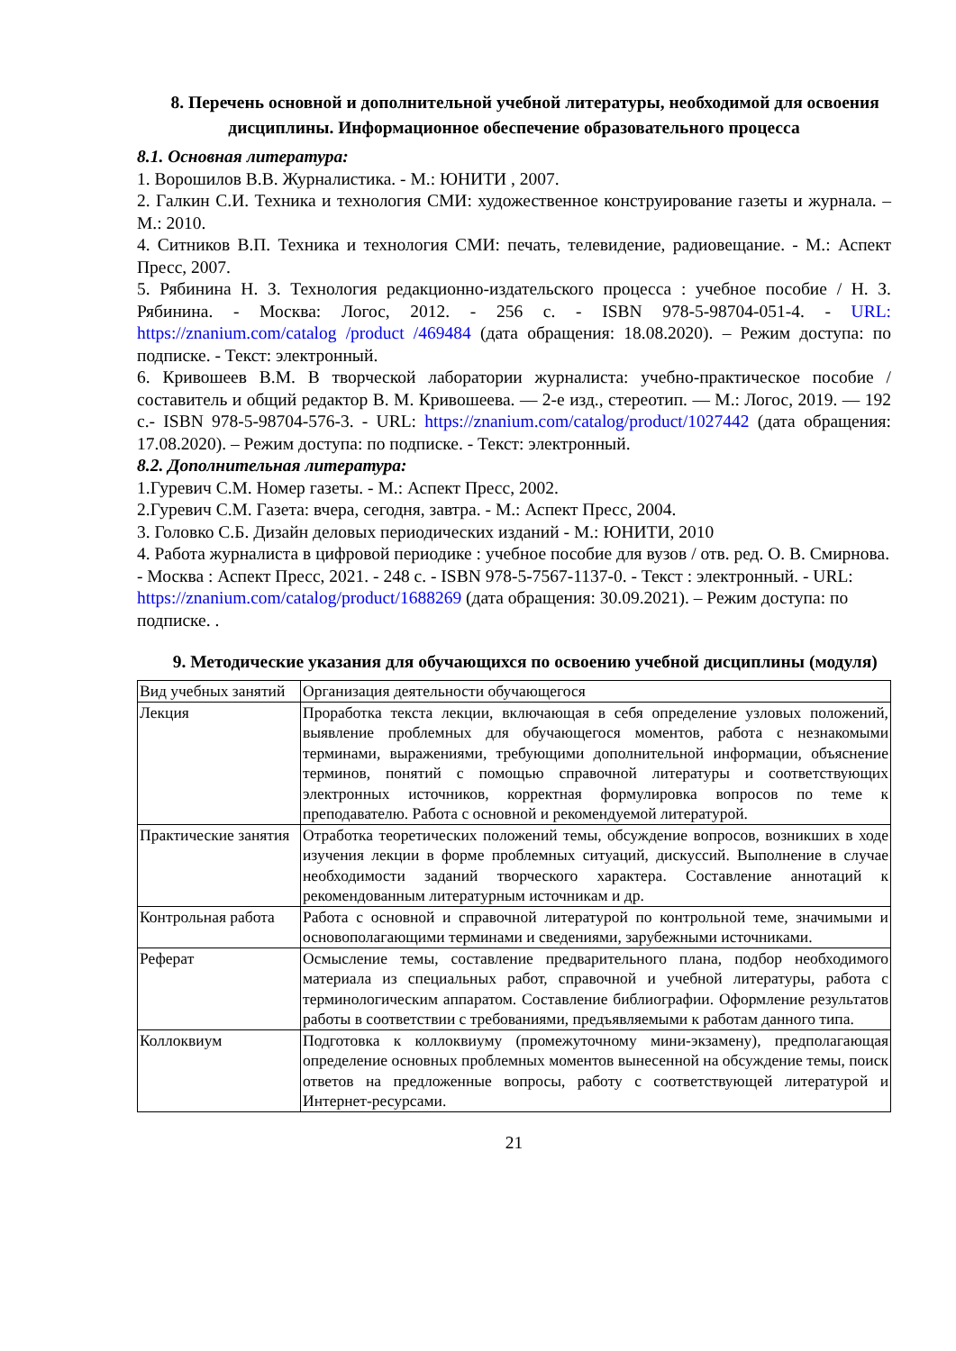8. Перечень основной и дополнительной учебной литературы, необходимой для освоения дисциплины. Информационное обеспечение образовательного процесса
8.1. Основная литература:
1. Ворошилов В.В. Журналистика. - М.: ЮНИТИ , 2007.
2. Галкин С.И. Техника и технология СМИ: художественное конструирование газеты и журнала. – М.: 2010.
4. Ситников В.П. Техника и технология СМИ: печать, телевидение, радиовещание. - М.: Аспект Пресс, 2007.
5. Рябинина Н. З. Технология редакционно-издательского процесса : учебное пособие / Н. З. Рябинина. - Москва: Логос, 2012. - 256 с. - ISBN 978-5-98704-051-4. - URL: https://znanium.com/catalog /product /469484 (дата обращения: 18.08.2020). – Режим доступа: по подписке. - Текст: электронный.
6. Кривошеев В.М. В творческой лаборатории журналиста: учебно-практическое пособие / составитель и общий редактор В. М. Кривошеева. — 2-е изд., стереотип. — М.: Логос, 2019. — 192 с.- ISBN 978-5-98704-576-3. - URL: https://znanium.com/catalog/product/1027442 (дата обращения: 17.08.2020). – Режим доступа: по подписке. - Текст: электронный.
8.2. Дополнительная литература:
1.Гуревич С.М. Номер газеты. - М.: Аспект Пресс, 2002.
2.Гуревич С.М. Газета: вчера, сегодня, завтра. - М.: Аспект Пресс, 2004.
3. Головко С.Б. Дизайн деловых периодических изданий - М.: ЮНИТИ, 2010
4. Работа журналиста в цифровой периодике : учебное пособие для вузов / отв. ред. О. В. Смирнова. - Москва : Аспект Пресс, 2021. - 248 с. - ISBN 978-5-7567-1137-0. - Текст : электронный. - URL: https://znanium.com/catalog/product/1688269 (дата обращения: 30.09.2021). – Режим доступа: по подписке. .
9. Методические указания для обучающихся по освоению учебной дисциплины (модуля)
| Вид учебных занятий | Организация деятельности обучающегося |
| Лекция | Проработка текста лекции, включающая в себя определение узловых положений, выявление проблемных для обучающегося моментов, работа с незнакомыми терминами, выражениями, требующими дополнительной информации, объяснение терминов, понятий с помощью справочной литературы и соответствующих электронных источников, корректная формулировка вопросов по теме к преподавателю. Работа с основной и рекомендуемой литературой. |
| Практические занятия | Отработка теоретических положений темы, обсуждение вопросов, возникших в ходе изучения лекции в форме проблемных ситуаций, дискуссий. Выполнение в случае необходимости заданий творческого характера. Составление аннотаций к рекомендованным литературным источникам и др. |
| Контрольная работа | Работа с основной и справочной литературой по контрольной теме, значимыми и основополагающими терминами и сведениями, зарубежными источниками. |
| Реферат | Осмысление темы, составление предварительного плана, подбор необходимого материала из специальных работ, справочной и учебной литературы, работа с терминологическим аппаратом. Составление библиографии. Оформление результатов работы в соответствии с требованиями, предъявляемыми к работам данного типа. |
| Коллоквиум | Подготовка к коллоквиуму (промежуточному мини-экзамену), предполагающая определение основных проблемных моментов вынесенной на обсуждение темы, поиск ответов на предложенные вопросы, работу с соответствующей литературой и Интернет-ресурсами. |
21